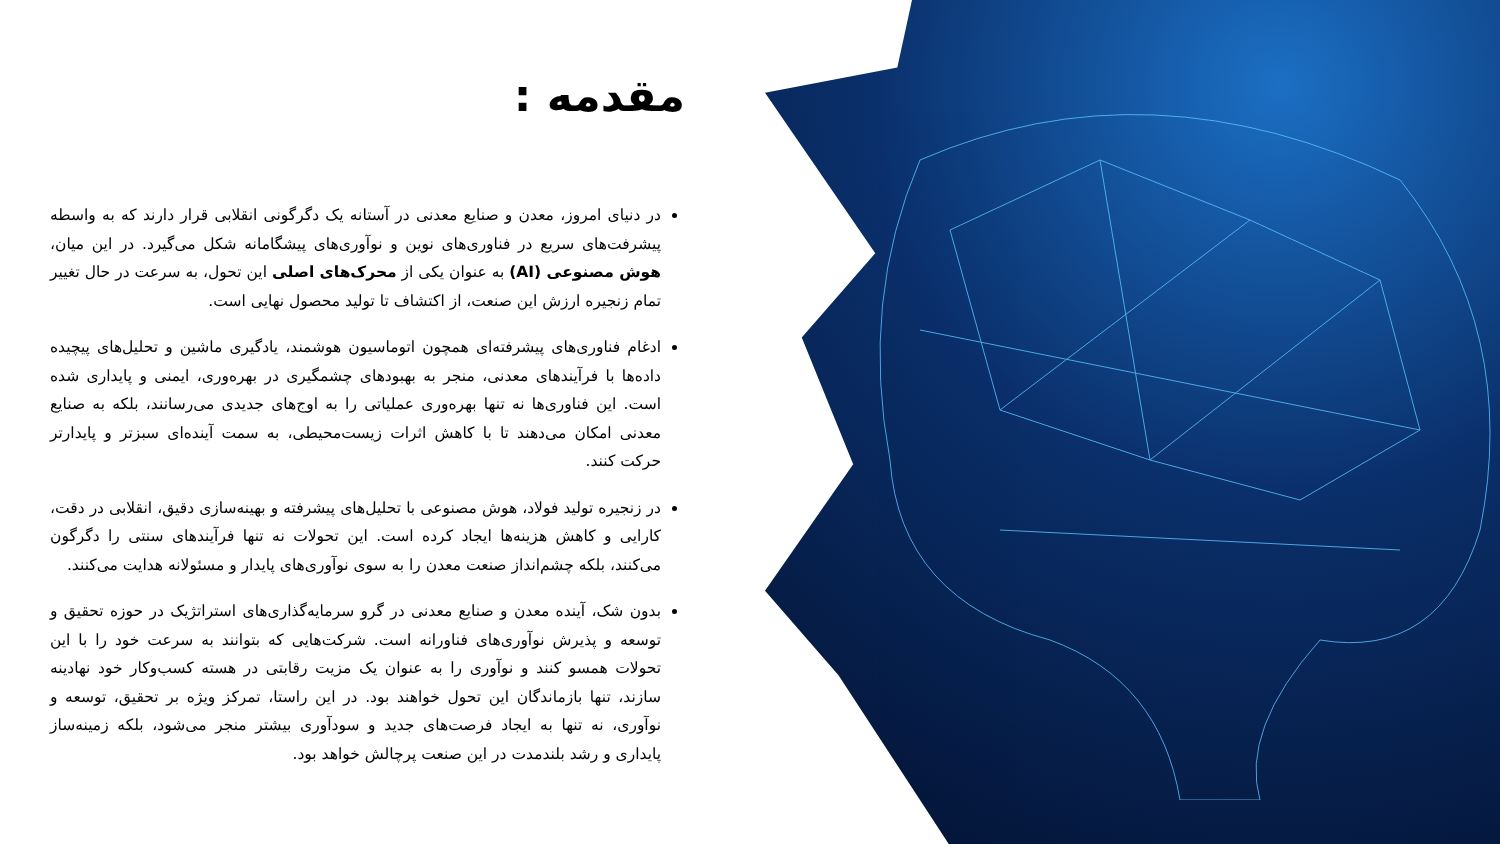مقدمه :
در دنیای امروز، معدن و صنایع معدنی در آستانه یک دگرگونی انقلابی قرار دارند که به واسطه پیشرفت‌های سریع در فناوری‌های نوین و نوآوری‌های پیشگامانه شکل می‌گیرد. در این میان، هوش مصنوعی (AI) به عنوان یکی از محرک‌های اصلی این تحول، به سرعت در حال تغییر تمام زنجیره ارزش این صنعت، از اکتشاف تا تولید محصول نهایی است.
ادغام فناوری‌های پیشرفته‌ای همچون اتوماسیون هوشمند، یادگیری ماشین و تحلیل‌های پیچیده داده‌ها با فرآیندهای معدنی، منجر به بهبودهای چشمگیری در بهره‌وری، ایمنی و پایداری شده است. این فناوری‌ها نه تنها بهره‌وری عملیاتی را به اوج‌های جدیدی می‌رسانند، بلکه به صنایع معدنی امکان می‌دهند تا با کاهش اثرات زیست‌محیطی، به سمت آینده‌ای سبزتر و پایدارتر حرکت کنند.
در زنجیره تولید فولاد، هوش مصنوعی با تحلیل‌های پیشرفته و بهینه‌سازی دقیق، انقلابی در دقت، کارایی و کاهش هزینه‌ها ایجاد کرده است. این تحولات نه تنها فرآیندهای سنتی را دگرگون می‌کنند، بلکه چشم‌انداز صنعت معدن را به سوی نوآوری‌های پایدار و مسئولانه هدایت می‌کنند.
بدون شک، آینده معدن و صنایع معدنی در گرو سرمایه‌گذاری‌های استراتژیک در حوزه تحقیق و توسعه و پذیرش نوآوری‌های فناورانه است. شرکت‌هایی که بتوانند به سرعت خود را با این تحولات همسو کنند و نوآوری را به عنوان یک مزیت رقابتی در هسته کسب‌وکار خود نهادینه سازند، تنها بازماندگان این تحول خواهند بود. در این راستا، تمرکز ویژه بر تحقیق، توسعه و نوآوری، نه تنها به ایجاد فرصت‌های جدید و سودآوری بیشتر منجر می‌شود، بلکه زمینه‌ساز پایداری و رشد بلندمدت در این صنعت پرچالش خواهد بود.